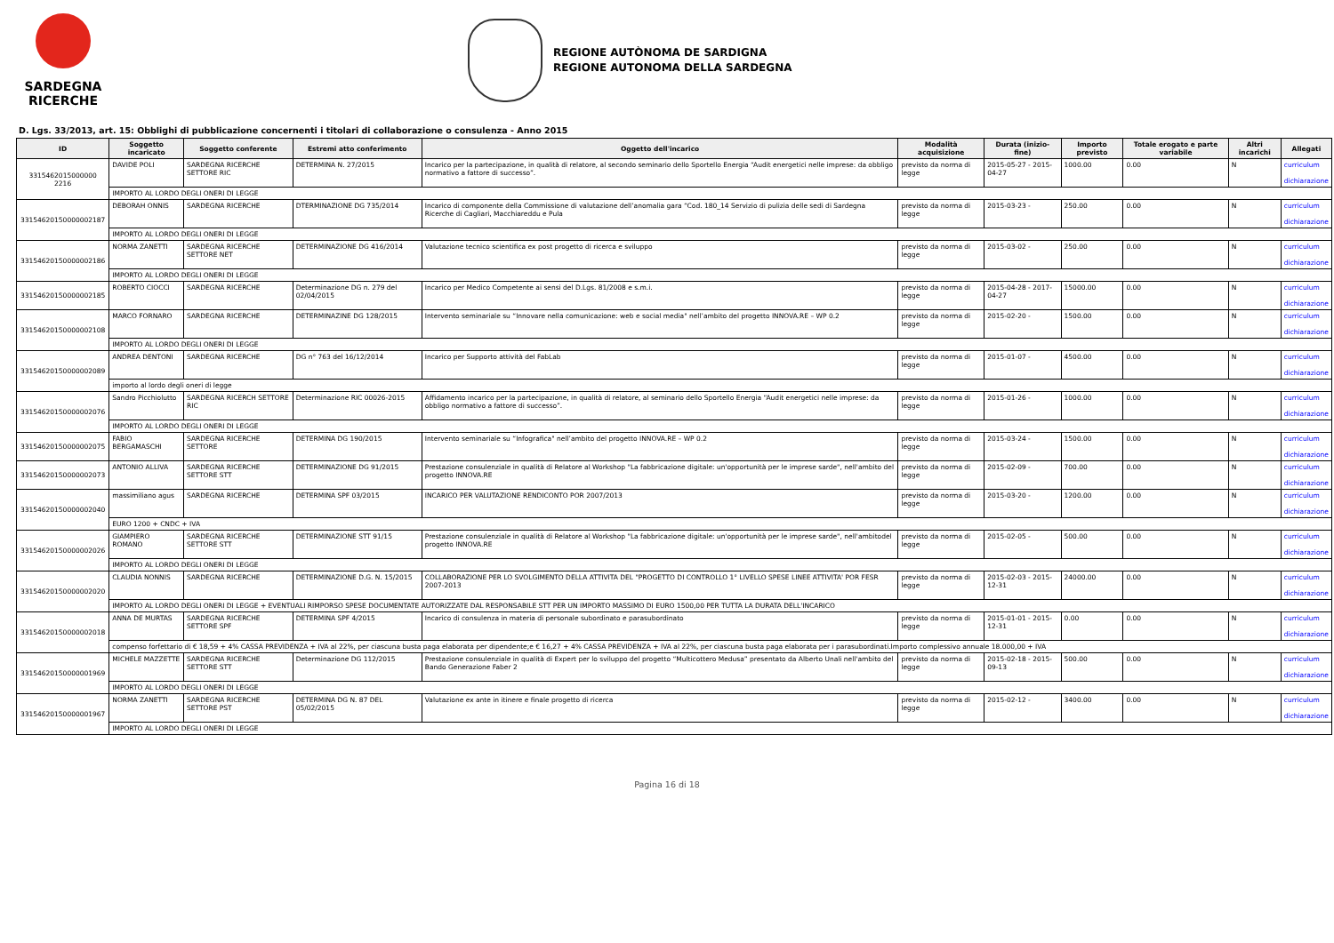SARDEGNA
RICERCHE
REGIONE AUTÒNOMA DE SARDIGNA
REGIONE AUTONOMA DELLA SARDEGNA
D. Lgs. 33/2013, art. 15: Obblighi di pubblicazione concernenti i titolari di collaborazione o consulenza - Anno 2015
| ID | Soggetto incaricato | Soggetto conferente | Estremi atto conferimento | Oggetto dell'incarico | Modalità acquisizione | Durata (inizio-fine) | Importo previsto | Totale erogato e parte variabile | Altri incarichi | Allegati |
| --- | --- | --- | --- | --- | --- | --- | --- | --- | --- | --- |
| 3315462015000000 2216 | DAVIDE POLI | SARDEGNA RICERCHE SETTORE RIC | DETERMINA N. 27/2015 | Incarico per la partecipazione, in qualità di relatore, al secondo seminario dello Sportello Energia “Audit energetici nelle imprese: da obbligo normativo a fattore di successo”. | previsto da norma di legge | 2015-05-27 - 2015-04-27 | 1000.00 | 0.00 | N | curriculum dichiarazione |
| | IMPORTO AL LORDO DEGLI ONERI DI LEGGE | | | | | | | | | |
| 33154620150000002187 | DEBORAH ONNIS | SARDEGNA RICERCHE | DTERMINAZIONE DG 735/2014 | Incarico di componente della Commissione di valutazione dell’anomalia gara “Cod. 180_14 Servizio di pulizia delle sedi di Sardegna Ricerche di Cagliari, Macchiareddu e Pula | previsto da norma di legge | 2015-03-23 - | 250.00 | 0.00 | N | curriculum dichiarazione |
| | IMPORTO AL LORDO DEGLI ONERI DI LEGGE | | | | | | | | | |
| 33154620150000002186 | NORMA ZANETTI | SARDEGNA RICERCHE SETTORE NET | DETERMINAZIONE DG 416/2014 | Valutazione tecnico scientifica ex post progetto di ricerca e sviluppo | previsto da norma di legge | 2015-03-02 - | 250.00 | 0.00 | N | curriculum dichiarazione |
| | IMPORTO AL LORDO DEGLI ONERI DI LEGGE | | | | | | | | | |
| 33154620150000002185 | ROBERTO CIOCCI | SARDEGNA RICERCHE | Determinazione DG n. 279 del 02/04/2015 | Incarico per Medico Competente ai sensi del D.Lgs. 81/2008 e s.m.i. | previsto da norma di legge | 2015-04-28 - 2017-04-27 | 15000.00 | 0.00 | N | curriculum dichiarazione |
| 33154620150000002108 | MARCO FORNARO | SARDEGNA RICERCHE | DETERMINAZINE DG 128/2015 | Intervento seminariale su “Innovare nella comunicazione: web e social media" nell’ambito del progetto INNOVA.RE – WP 0.2 | previsto da norma di legge | 2015-02-20 - | 1500.00 | 0.00 | N | curriculum dichiarazione |
| | IMPORTO AL LORDO DEGLI ONERI DI LEGGE | | | | | | | | | |
| 33154620150000002089 | ANDREA DENTONI | SARDEGNA RICERCHE | DG n° 763 del 16/12/2014 | Incarico per Supporto attività del FabLab | previsto da norma di legge | 2015-01-07 - | 4500.00 | 0.00 | N | curriculum dichiarazione |
| | importo al lordo degli oneri di legge | | | | | | | | | |
| 33154620150000002076 | Sandro Picchiolutto | SARDEGNA RICERCH SETTORE RIC | Determinazione RIC 00026-2015 | Affidamento incarico per la partecipazione, in qualità di relatore, al seminario dello Sportello Energia “Audit energetici nelle imprese: da obbligo normativo a fattore di successo”. | previsto da norma di legge | 2015-01-26 - | 1000.00 | 0.00 | N | curriculum dichiarazione |
| | IMPORTO AL LORDO DEGLI ONERI DI LEGGE | | | | | | | | | |
| 33154620150000002075 | FABIO BERGAMASCHI | SARDEGNA RICERCHE SETTORE | DETERMINA DG 190/2015 | Intervento seminariale su “Infografica" nell’ambito del progetto INNOVA.RE – WP 0.2 | previsto da norma di legge | 2015-03-24 - | 1500.00 | 0.00 | N | curriculum dichiarazione |
| 33154620150000002073 | ANTONIO ALLIVA | SARDEGNA RICERCHE SETTORE STT | DETERMINAZIONE DG 91/2015 | Prestazione consulenziale in qualità di Relatore al Workshop "La fabbricazione digitale: un'opportunità per le imprese sarde", nell'ambito del progetto INNOVA.RE | previsto da norma di legge | 2015-02-09 - | 700.00 | 0.00 | N | curriculum dichiarazione |
| 33154620150000002040 | massimiliano agus | SARDEGNA RICERCHE | DETERMINA SPF 03/2015 | INCARICO PER VALUTAZIONE RENDICONTO POR 2007/2013 | previsto da norma di legge | 2015-03-20 - | 1200.00 | 0.00 | N | curriculum dichiarazione |
| | EURO 1200 + CNDC + IVA | | | | | | | | | |
| 33154620150000002026 | GIAMPIERO ROMANO | SARDEGNA RICERCHE SETTORE STT | DETERMINAZIONE STT 91/15 | Prestazione consulenziale in qualità di Relatore al Workshop "La fabbricazione digitale: un'opportunità per le imprese sarde", nell'ambitodel progetto INNOVA.RE | previsto da norma di legge | 2015-02-05 - | 500.00 | 0.00 | N | curriculum dichiarazione |
| | IMPORTO AL LORDO DEGLI ONERI DI LEGGE | | | | | | | | | |
| 33154620150000002020 | CLAUDIA NONNIS | SARDEGNA RICERCHE | DETERMINAZIONE D.G. N. 15/2015 | COLLABORAZIONE PER LO SVOLGIMENTO DELLA ATTIVITA DEL "PROGETTO DI CONTROLLO 1° LIVELLO SPESE LINEE ATTIVITA' POR FESR 2007-2013 | previsto da norma di legge | 2015-02-03 - 2015-12-31 | 24000.00 | 0.00 | N | curriculum dichiarazione |
| | IMPORTO AL LORDO DEGLI ONERI DI LEGGE + EVENTUALI RIMPORSO SPESE DOCUMENTATE AUTORIZZATE DAL RESPONSABILE STT PER UN IMPORTO MASSIMO DI EURO 1500,00 PER TUTTA LA DURATA DELL'INCARICO | | | | | | | | | |
| 33154620150000002018 | ANNA DE MURTAS | SARDEGNA RICERCHE SETTORE SPF | DETERMINA SPF 4/2015 | Incarico di consulenza in materia di personale subordinato e parasubordinato | previsto da norma di legge | 2015-01-01 - 2015-12-31 | 0.00 | 0.00 | N | curriculum dichiarazione |
| | compenso forfettario di € 18,59 + 4% CASSA PREVIDENZA + IVA al 22%, per ciascuna busta paga elaborata per dipendente;e € 16,27 + 4% CASSA PREVIDENZA + IVA al 22%, per ciascuna busta paga elaborata per i parasubordinati.Importo complessivo annuale 18.000,00 + IVA | | | | | | | | | |
| 33154620150000001969 | MICHELE MAZZETTE | SARDEGNA RICERCHE SETTORE STT | Determinazione DG 112/2015 | Prestazione consulenziale in qualità di Expert per lo sviluppo del progetto “Multicottero Medusa” presentato da Alberto Unali nell'ambito del Bando Generazione Faber 2 | previsto da norma di legge | 2015-02-18 - 2015-09-13 | 500.00 | 0.00 | N | curriculum dichiarazione |
| | IMPORTO AL LORDO DEGLI ONERI DI LEGGE | | | | | | | | | |
| 33154620150000001967 | NORMA ZANETTI | SARDEGNA RICERCHE SETTORE PST | DETERMINA DG N. 87 DEL 05/02/2015 | Valutazione ex ante in itinere e finale progetto di ricerca | previsto da norma di legge | 2015-02-12 - | 3400.00 | 0.00 | N | curriculum dichiarazione |
| | IMPORTO AL LORDO DEGLI ONERI DI LEGGE | | | | | | | | | |
Pagina 16 di 18